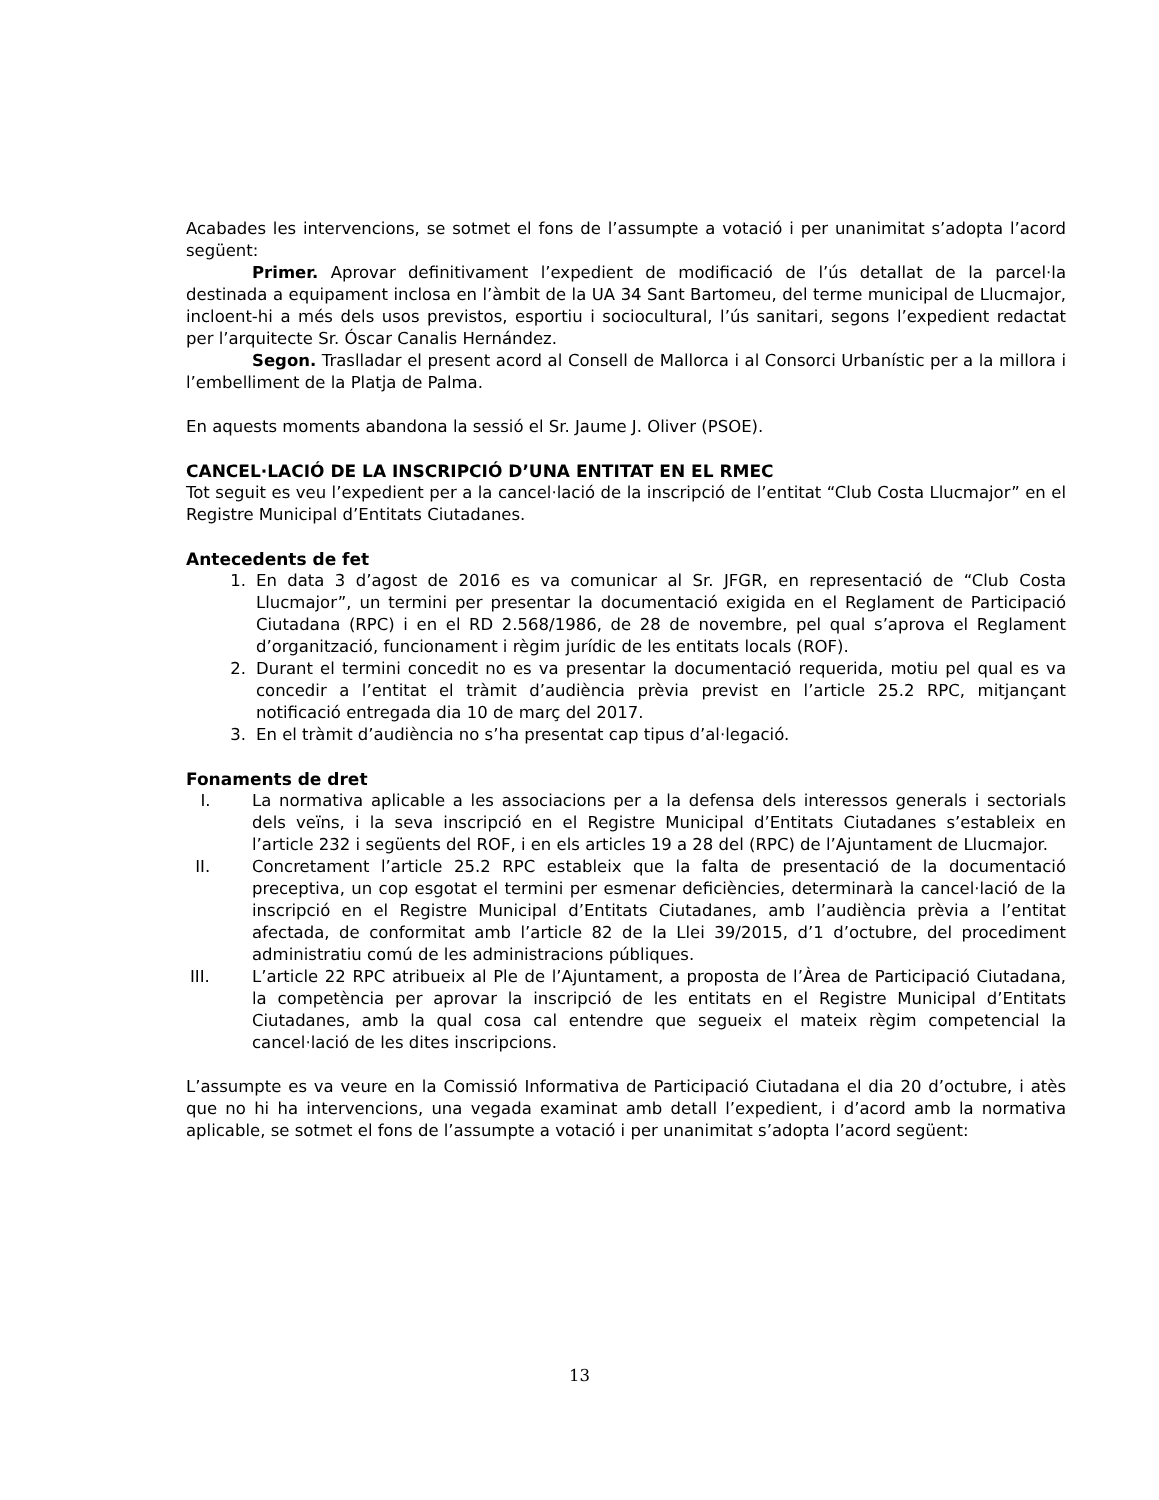Acabades les intervencions, se sotmet el fons de l’assumpte a votació i per unanimitat s’adopta l’acord següent:
Primer. Aprovar definitivament l’expedient de modificació de l’ús detallat de la parcel·la destinada a equipament inclosa en l’àmbit de la UA 34 Sant Bartomeu, del terme municipal de Llucmajor, incloent-hi a més dels usos previstos, esportiu i sociocultural, l’ús sanitari, segons l’expedient redactat per l’arquitecte Sr. Óscar Canalis Hernández.
Segon. Traslladar el present acord al Consell de Mallorca i al Consorci Urbanístic per a la millora i l’embelliment de la Platja de Palma.
En aquests moments abandona la sessió el Sr. Jaume J. Oliver (PSOE).
CANCEL·LACIÓ DE LA INSCRIPCIÓ D’UNA ENTITAT EN EL RMEC
Tot seguit es veu l’expedient per a la cancel·lació de la inscripció de l’entitat “Club Costa Llucmajor” en el Registre Municipal d’Entitats Ciutadanes.
Antecedents de fet
1. En data 3 d’agost de 2016 es va comunicar al Sr. JFGR, en representació de “Club Costa Llucmajor”, un termini per presentar la documentació exigida en el Reglament de Partici­pació Ciutadana (RPC) i en el RD 2.568/1986, de 28 de novembre, pel qual s’aprova el Reglament d’organització, funcionament i règim jurídic de les entitats locals (ROF).
2. Durant el termini concedit no es va presentar la documentació requerida, motiu pel qual es va concedir a l’entitat el tràmit d’audiència prèvia previst en l’article 25.2 RPC, mitjan­çant notificació entregada dia 10 de març del 2017.
3. En el tràmit d’audiència no s’ha presentat cap tipus d’al·legació.
Fonaments de dret
I. La normativa aplicable a les associacions per a la defensa dels interessos generals i sec­torials dels veïns, i la seva inscripció en el Registre Municipal d’Entitats Ciutadanes s’esta­bleix en l’article 232 i següents del ROF, i en els articles 19 a 28 del (RPC) de l’Ajunta­ment de Llucmajor.
II. Concretament l’article 25.2 RPC estableix que la falta de presentació de la documentació preceptiva, un cop esgotat el termini per esmenar deficiències, determinarà la cancel·la­ció de la inscripció en el Registre Municipal d’Entitats Ciutadanes, amb l’audiència prèvia a l’entitat afectada, de conformitat amb l’article 82 de la Llei 39/2015, d’1 d’octubre, del procediment administratiu comú de les administracions públiques.
III. L’article 22 RPC atribueix al Ple de l’Ajuntament, a proposta de l’Àrea de Participació Ciu­tadana, la competència per aprovar la inscripció de les entitats en el Registre Municipal d’Entitats Ciutadanes, amb la qual cosa cal entendre que segueix el mateix règim compe­tencial la cancel·lació de les dites inscripcions.
L’assumpte es va veure en la Comissió Informativa de Participació Ciutadana el dia 20 d’octubre, i atès que no hi ha intervencions, una vegada examinat amb detall l’expedient, i d’acord amb la normativa aplicable, se sotmet el fons de l’assumpte a votació i per unanimitat s’adopta l’acord següent:
13